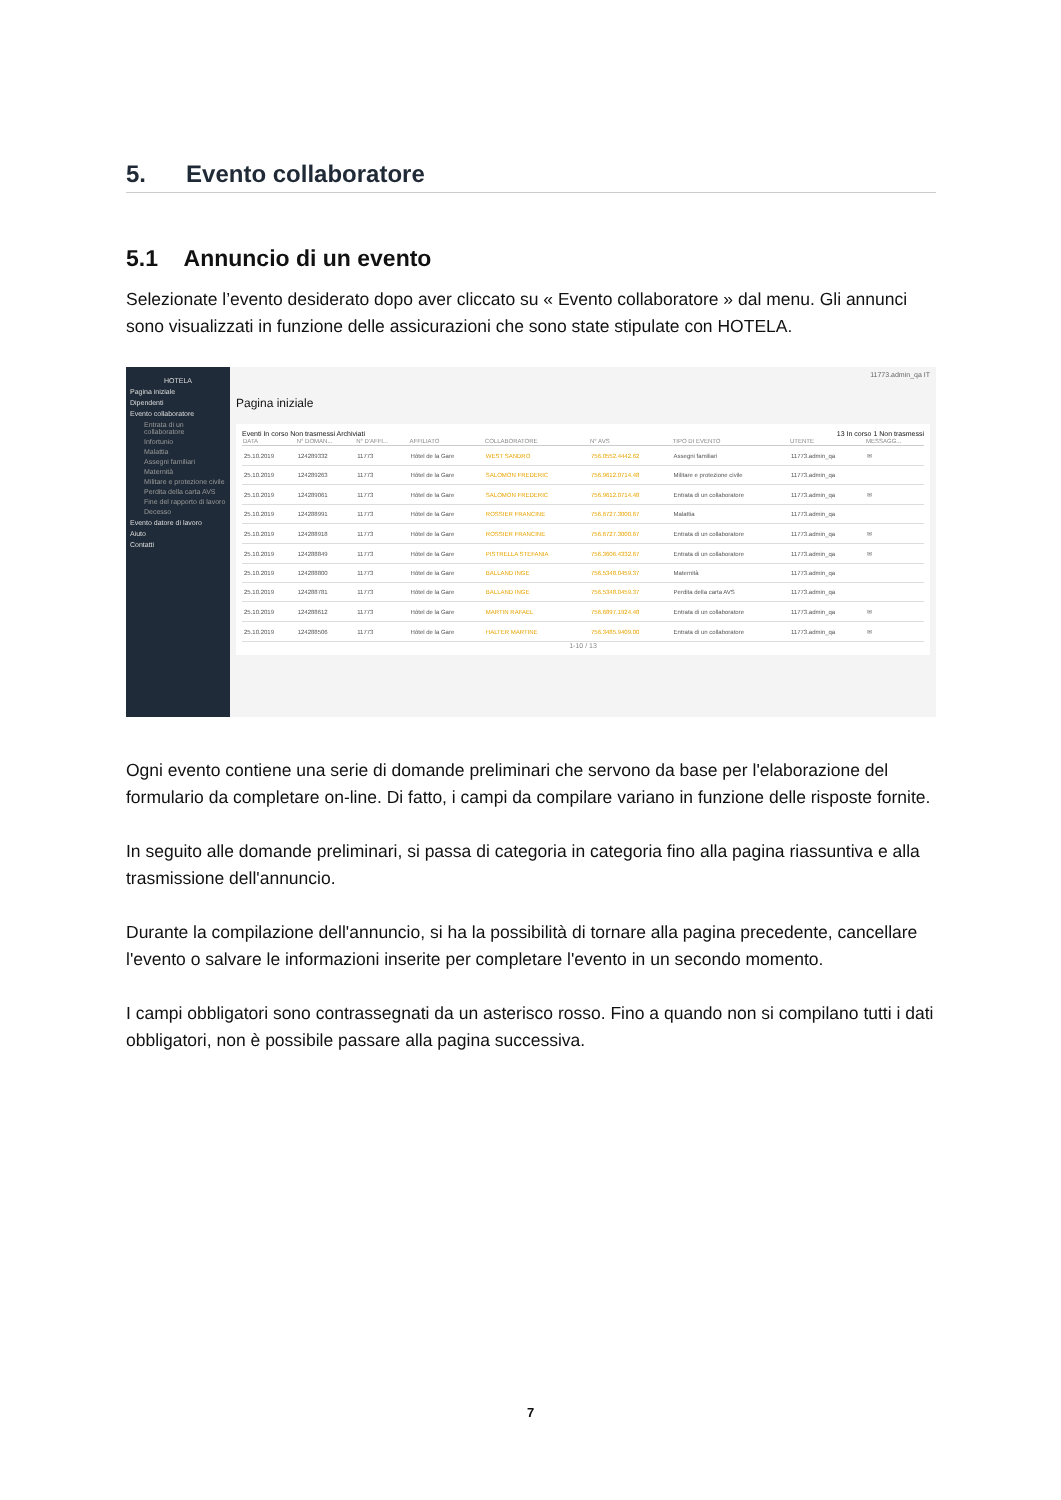5. Evento collaboratore
5.1 Annuncio di un evento
Selezionate l’evento desiderato dopo aver cliccato su « Evento collaboratore » dal menu. Gli annunci sono visualizzati in funzione delle assicurazioni che sono state stipulate con HOTELA.
HOTELA
Pagina iniziale
Dipendenti
Evento collaboratore
Entrata di un collaboratore
Infortunio
Malattia
Assegni familiari
Maternità
Militare e protezione civile
Perdita della carta AVS
Fine del rapporto di lavoro
Decesso
Evento datore di lavoro
Aiuto
Contatti
11773.admin_qa IT
Pagina iniziale
Eventi In corso Non trasmessi Archiviati 13 In corso 1 Non trasmessi
| DATA | N° DOMAN... | N° D'AFFI... | AFFILIATO | COLLABORATORE | N° AVS | TIPO DI EVENTO | UTENTE | MESSAGG... |
| --- | --- | --- | --- | --- | --- | --- | --- | --- |
| 25.10.2019 | 124289332 | 11773 | Hôtel de la Gare | WEST SANDRO | 756.0552.4442.62 | Assegni familiari | 11773.admin_qa | ✉ |
| 25.10.2019 | 124289263 | 11773 | Hôtel de la Gare | SALOMON FREDERIC | 756.9612.0714.48 | Militare e protezione civile | 11773.admin_qa | |
| 25.10.2019 | 124289061 | 11773 | Hôtel de la Gare | SALOMON FREDERIC | 756.9612.0714.48 | Entrata di un collaboratore | 11773.admin_qa | ✉ |
| 25.10.2019 | 124288991 | 11773 | Hôtel de la Gare | ROSSIER FRANCINE | 756.6727.3000.67 | Malattia | 11773.admin_qa | |
| 25.10.2019 | 124288918 | 11773 | Hôtel de la Gare | ROSSIER FRANCINE | 756.6727.3000.67 | Entrata di un collaboratore | 11773.admin_qa | ✉ |
| 25.10.2019 | 124288849 | 11773 | Hôtel de la Gare | PISTRELLA STEFANIA | 756.3606.4332.67 | Entrata di un collaboratore | 11773.admin_qa | ✉ |
| 25.10.2019 | 124288800 | 11773 | Hôtel de la Gare | BALLAND INGE | 756.5348.0459.37 | Maternità | 11773.admin_qa | |
| 25.10.2019 | 124288781 | 11773 | Hôtel de la Gare | BALLAND INGE | 756.5348.0459.37 | Perdita della carta AVS | 11773.admin_qa | |
| 25.10.2019 | 124288612 | 11773 | Hôtel de la Gare | MARTIN RAFAEL | 756.6897.1924.48 | Entrata di un collaboratore | 11773.admin_qa | ✉ |
| 25.10.2019 | 124288506 | 11773 | Hôtel de la Gare | HALTER MARTINE | 756.3485.9409.00 | Entrata di un collaboratore | 11773.admin_qa | ✉ |
1-10 / 13
Ogni evento contiene una serie di domande preliminari che servono da base per l'elaborazione del formulario da completare on-line. Di fatto, i campi da compilare variano in funzione delle risposte fornite.
In seguito alle domande preliminari, si passa di categoria in categoria fino alla pagina riassuntiva e alla trasmissione dell'annuncio.
Durante la compilazione dell'annuncio, si ha la possibilità di tornare alla pagina precedente, cancellare l'evento o salvare le informazioni inserite per completare l'evento in un secondo momento.
I campi obbligatori sono contrassegnati da un asterisco rosso. Fino a quando non si compilano tutti i dati obbligatori, non è possibile passare alla pagina successiva.
7